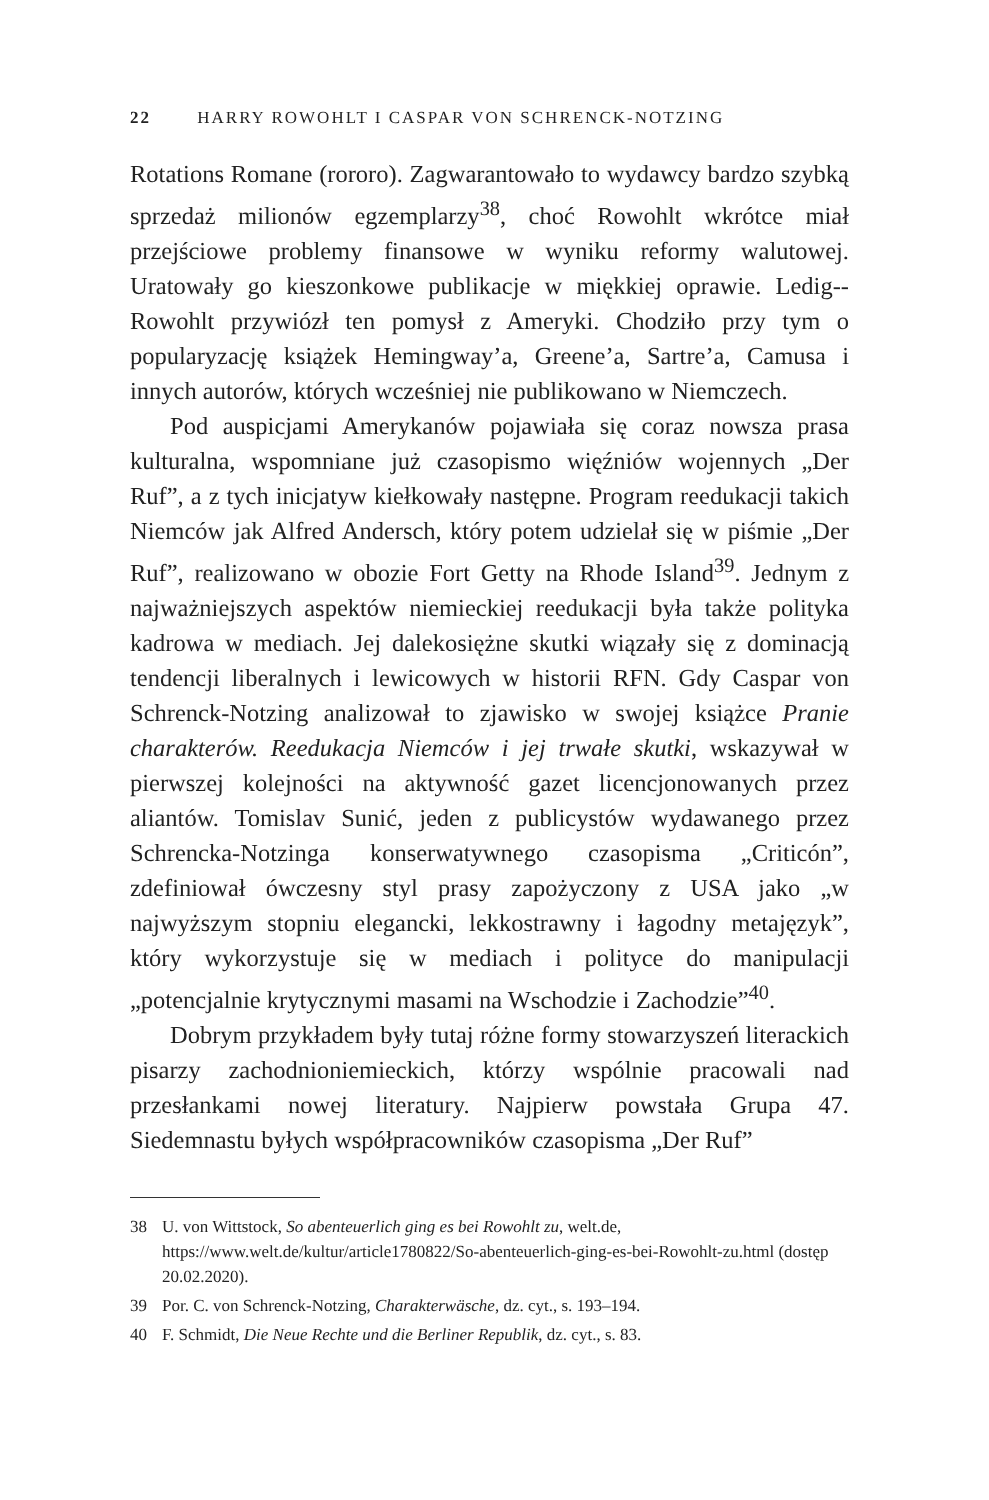22 HARRY ROWOHLT I CASPAR VON SCHRENCK-NOTZING
Rotations Romane (rororo). Zagwarantowało to wydawcy bardzo szybką sprzedaż milionów egzemplarzy<sup>38</sup>, choć Rowohlt wkrótce miał przejściowe problemy finansowe w wyniku reformy walutowej. Uratowały go kieszonkowe publikacje w miękkiej oprawie. Ledig--Rowohlt przywiózł ten pomysł z Ameryki. Chodziło przy tym o popularyzację książek Hemingway’a, Greene’a, Sartre’a, Camusa i innych autorów, których wcześniej nie publikowano w Niemczech.
Pod auspicjami Amerykanów pojawiała się coraz nowsza prasa kulturalna, wspomniane już czasopismo więźniów wojennych „Der Ruf”, a z tych inicjatyw kiełkowały następne. Program reedukacji takich Niemców jak Alfred Andersch, który potem udzielał się w piśmie „Der Ruf”, realizowano w obozie Fort Getty na Rhode Island<sup>39</sup>. Jednym z najważniejszych aspektów niemieckiej reedukacji była także polityka kadrowa w mediach. Jej dalekosiężne skutki wiązały się z dominacją tendencji liberalnych i lewicowych w historii RFN. Gdy Caspar von Schrenck-Notzing analizował to zjawisko w swojej książce Pranie charakterów. Reedukacja Niemców i jej trwałe skutki, wskazywał w pierwszej kolejności na aktywność gazet licencjonowanych przez aliantów. Tomislav Sunić, jeden z publicystów wydawanego przez Schrencka-Notzinga konserwatywnego czasopisma „Criticón”, zdefiniował ówczesny styl prasy zapożyczony z USA jako „w najwyższym stopniu elegancki, lekkostrawny i łagodny metajęzyk”, który wykorzystuje się w mediach i polityce do manipulacji „potencjalnie krytycznymi masami na Wschodzie i Zachodzie”<sup>40</sup>.
Dobrym przykładem były tutaj różne formy stowarzyszeń literackich pisarzy zachodnioniemieckich, którzy wspólnie pracowali nad przesłankami nowej literatury. Najpierw powstała Grupa 47. Siedemnastu byłych współpracowników czasopisma „Der Ruf”
38 U. von Wittstock, So abenteuerlich ging es bei Rowohlt zu, welt.de, https://www.welt.de/kultur/article1780822/So-abenteuerlich-ging-es-bei-Rowohlt-zu.html (dostęp 20.02.2020).
39 Por. C. von Schrenck-Notzing, Charakterwäsche, dz. cyt., s. 193–194.
40 F. Schmidt, Die Neue Rechte und die Berliner Republik, dz. cyt., s. 83.